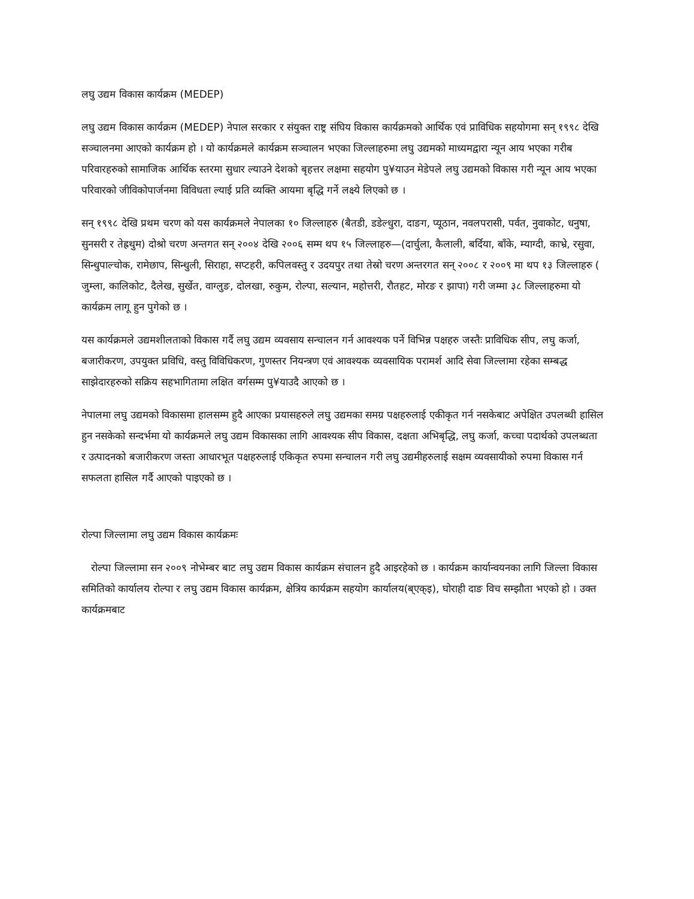लघु उद्यम विकास कार्यक्रम (MEDEP)
लघु उद्यम विकास कार्यक्रम (MEDEP) नेपाल सरकार र संयुक्त राष्ट्र संघिय विकास कार्यक्रमको आर्थिक एवं प्राविधिक सहयोगमा सन् १९९८ देखि सञ्चालनमा आएको कार्यक्रम हो । यो कार्यक्रमले कार्यक्रम सञ्चालन भएका जिल्लाहरुमा लघु उद्यमको माध्यमद्वारा न्यून आय भएका गरीब परिवारहरुको सामाजिक आर्थिक स्तरमा सुधार ल्याउने देशको बृहत्तर लक्षमा सहयोग पु¥याउन मेडेपले लघु उद्यमको विकास गरी न्यून आय भएका परिवारको जीविकोपार्जनमा विविधता ल्याई प्रति व्यक्ति आयमा बृद्धि गर्ने लक्ष्ये लिएको छ ।
सन् १९९८ देखि प्रथम चरण को यस कार्यक्रमले नेपालका १० जिल्लाहरु (बैतडी, डडेल्धुरा, दाङग, प्यूठान, नवलपरासी, पर्वत, नुवाकोट, धनुषा, सुनसरी र तेह्रथुम) दोश्रो चरण अन्तगत सन् २००४ देखि २००६ सम्म थप १५ जिल्लाहरु—(दार्चुला, कैलाली, बर्दिया, बाँके, म्याग्दी, काभ्रे, रसुवा, सिन्धुपाल्चोक, रामेछाप, सिन्धुली, सिराहा, सप्टहरी, कपिलवस्तु र उदयपुर तथा तेस्रो चरण अन्तरगत सन् २००८ र २००९ मा थप १३ जिल्लाहरु ( जुम्ला, कालिकोट, दैलेख, सुर्खेत, वाग्लुङ, दोलखा, रुकुम, रोल्पा, सल्यान, महोत्तरी, रौतहट, मोरङ र झापा) गरी जम्मा ३८ जिल्लाहरुमा यो कार्यक्रम लागू हुन पुगेको छ ।
यस कार्यक्रमले उद्यमशीलताको विकास गर्दै लघु उद्यम व्यवसाय सन्चालन गर्न आवश्यक पर्ने विभिन्न पक्षहरु जस्तैः प्राविधिक सीप, लघु कर्जा, बजारीकरण, उपयुक्त प्रविधि, वस्तु विविधिकरण, गुणस्तर नियन्त्रण एवं आवश्यक व्यवसायिक परामर्श आदि सेवा जिल्लामा रहेका सम्बद्ध साझेदारहरुको सक्रिय सहभागितामा लक्षित वर्गसम्म पु¥याउदै आएको छ ।
नेपालमा लघु उद्यमको विकासमा हालसम्म हुदै आएका प्रयासहरुले लघु उद्यमका समग्र पक्षहरुलाई एकीकृत गर्न नसकेबाट अपेक्षित उपलब्धी हासिल हुन नसकेको सन्दर्भमा यो कार्यक्रमले लघु उद्यम विकासका लागि आवश्यक सीप विकास, दक्षता अभिबृद्धि, लघु कर्जा, कच्चा पदार्थको उपलब्धता र उत्पादनको बजारीकरण जस्ता आधारभूत पक्षहरुलाई एकिकृत रुपमा सन्चालन गरी लघु उद्यमीहरुलाई सक्षम व्यवसायीको रुपमा विकास गर्न सफलता हासिल गर्दै आएको पाइएको छ ।
रोल्पा जिल्लामा लघु उद्यम विकास कार्यक्रमः
रोल्पा जिल्लामा सन २००९ नोभेम्बर बाट लघु उद्यम विकास कार्यक्रम संचालन हुदै आइरहेको छ । कार्यक्रम कार्यान्वयनका लागि जिल्ला विकास समितिको कार्यालय रोल्पा र लघु उद्यम विकास कार्यक्रम, क्षेत्रिय कार्यक्रम सहयोग कार्यालय(ब्एक्इ), घोराही दाङ विच सम्झौता भएको हो । उक्त कार्यक्रमबाट